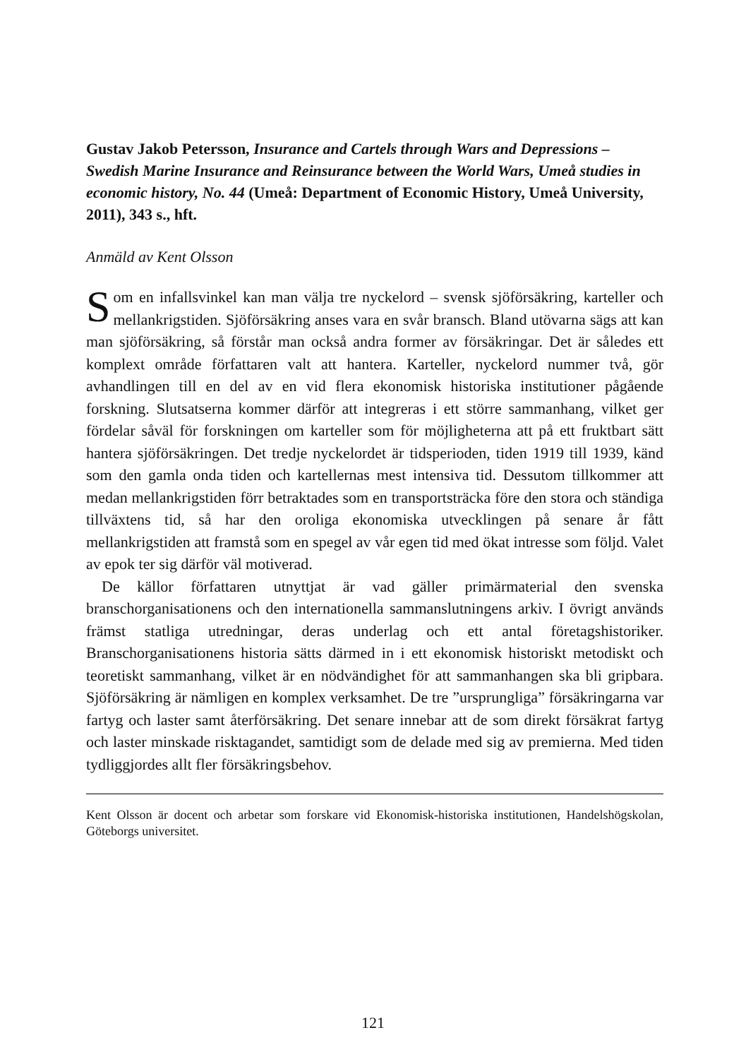Gustav Jakob Petersson, Insurance and Cartels through Wars and Depressions – Swedish Marine Insurance and Reinsurance between the World Wars, Umeå studies in economic history, No. 44 (Umeå: Department of Economic History, Umeå University, 2011), 343 s., hft.
Anmäld av Kent Olsson
Som en infallsvinkel kan man välja tre nyckelord – svensk sjöförsäkring, karteller och mellankrigstiden. Sjöförsäkring anses vara en svår bransch. Bland utövarna sägs att kan man sjöförsäkring, så förstår man också andra former av försäkringar. Det är således ett komplext område författaren valt att hantera. Karteller, nyckelord nummer två, gör avhandlingen till en del av en vid flera ekonomisk historiska institutioner pågående forskning. Slutsatserna kommer därför att integreras i ett större sammanhang, vilket ger fördelar såväl för forskningen om karteller som för möjligheterna att på ett fruktbart sätt hantera sjöförsäkringen. Det tredje nyckelordet är tidsperioden, tiden 1919 till 1939, känd som den gamla onda tiden och kartellernas mest intensiva tid. Dessutom tillkommer att medan mellankrigstiden förr betraktades som en transportsträcka före den stora och ständiga tillväxtens tid, så har den oroliga ekonomiska utvecklingen på senare år fått mellankrigstiden att framstå som en spegel av vår egen tid med ökat intresse som följd. Valet av epok ter sig därför väl motiverad.
De källor författaren utnyttjat är vad gäller primärmaterial den svenska branschorganisationens och den internationella sammanslutningens arkiv. I övrigt används främst statliga utredningar, deras underlag och ett antal företagshistoriker. Branschorganisationens historia sätts därmed in i ett ekonomisk historiskt metodiskt och teoretiskt sammanhang, vilket är en nödvändighet för att sammanhangen ska bli gripbara. Sjöförsäkring är nämligen en komplex verksamhet. De tre ”ursprungliga” försäkringarna var fartyg och laster samt återförsäkring. Det senare innebar att de som direkt försäkrat fartyg och laster minskade risktagandet, samtidigt som de delade med sig av premierna. Med tiden tydliggjordes allt fler försäkringsbehov.
Kent Olsson är docent och arbetar som forskare vid Ekonomisk-historiska institutionen, Handelshögskolan, Göteborgs universitet.
121